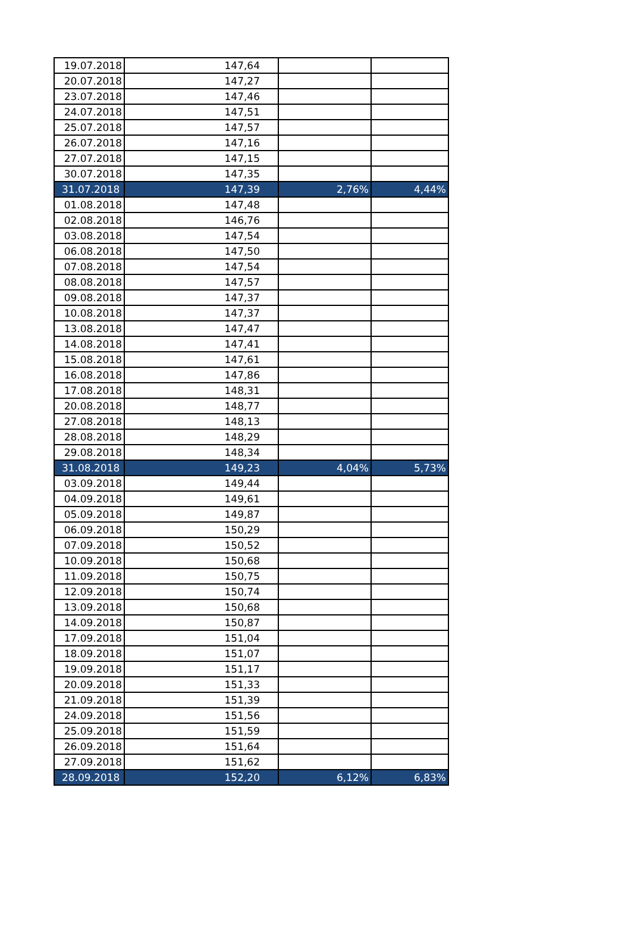| 19.07.2018 | 147,64 | | |
| 20.07.2018 | 147,27 | | |
| 23.07.2018 | 147,46 | | |
| 24.07.2018 | 147,51 | | |
| 25.07.2018 | 147,57 | | |
| 26.07.2018 | 147,16 | | |
| 27.07.2018 | 147,15 | | |
| 30.07.2018 | 147,35 | | |
| 31.07.2018 | 147,39 | 2,76% | 4,44% |
| 01.08.2018 | 147,48 | | |
| 02.08.2018 | 146,76 | | |
| 03.08.2018 | 147,54 | | |
| 06.08.2018 | 147,50 | | |
| 07.08.2018 | 147,54 | | |
| 08.08.2018 | 147,57 | | |
| 09.08.2018 | 147,37 | | |
| 10.08.2018 | 147,37 | | |
| 13.08.2018 | 147,47 | | |
| 14.08.2018 | 147,41 | | |
| 15.08.2018 | 147,61 | | |
| 16.08.2018 | 147,86 | | |
| 17.08.2018 | 148,31 | | |
| 20.08.2018 | 148,77 | | |
| 27.08.2018 | 148,13 | | |
| 28.08.2018 | 148,29 | | |
| 29.08.2018 | 148,34 | | |
| 31.08.2018 | 149,23 | 4,04% | 5,73% |
| 03.09.2018 | 149,44 | | |
| 04.09.2018 | 149,61 | | |
| 05.09.2018 | 149,87 | | |
| 06.09.2018 | 150,29 | | |
| 07.09.2018 | 150,52 | | |
| 10.09.2018 | 150,68 | | |
| 11.09.2018 | 150,75 | | |
| 12.09.2018 | 150,74 | | |
| 13.09.2018 | 150,68 | | |
| 14.09.2018 | 150,87 | | |
| 17.09.2018 | 151,04 | | |
| 18.09.2018 | 151,07 | | |
| 19.09.2018 | 151,17 | | |
| 20.09.2018 | 151,33 | | |
| 21.09.2018 | 151,39 | | |
| 24.09.2018 | 151,56 | | |
| 25.09.2018 | 151,59 | | |
| 26.09.2018 | 151,64 | | |
| 27.09.2018 | 151,62 | | |
| 28.09.2018 | 152,20 | 6,12% | 6,83% |